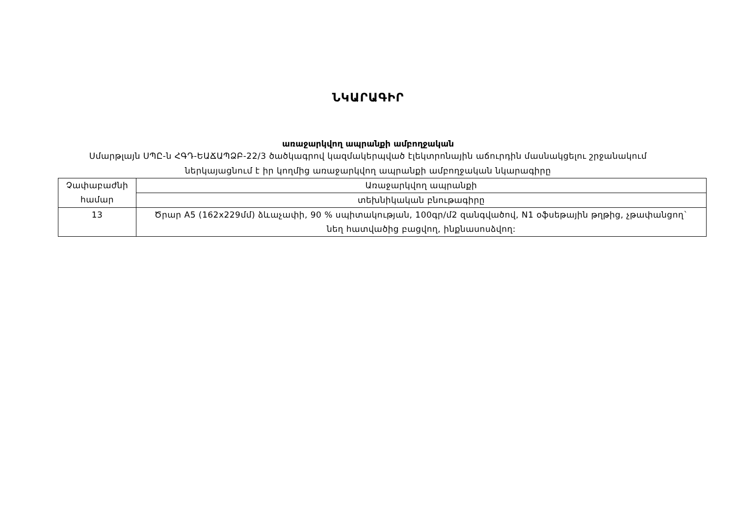ՆԿԱՐԱԳԻՐ
առաջարկվող ապրանքի ամբողջական
Սմարթլայն ՍՊԸ-ն ՀԳԴ-ԵԱՃԱՊՁԲ-22/3 ծածկագրով կազմակերպված էլեկտրոնային աճուրդին մասնակցելու շրջանակում
ներկայացնում է իր կողմից առաջարկվող ապրանքի ամբողջական նկարագիրը
| Չափաբաժնի համար | Առաջարկվող ապրանքի |
| | տեխնիկական բնութագիրը |
| 13 | Ծրար A5 (162x229մմ) ձևաչափի, 90 % սպիտակության, 100գր/մ2 զանգվածով, N1 օֆսեթային թղթից, չթափանցող` նեղ հատվածից բացվող, ինքնասոսձվող: |